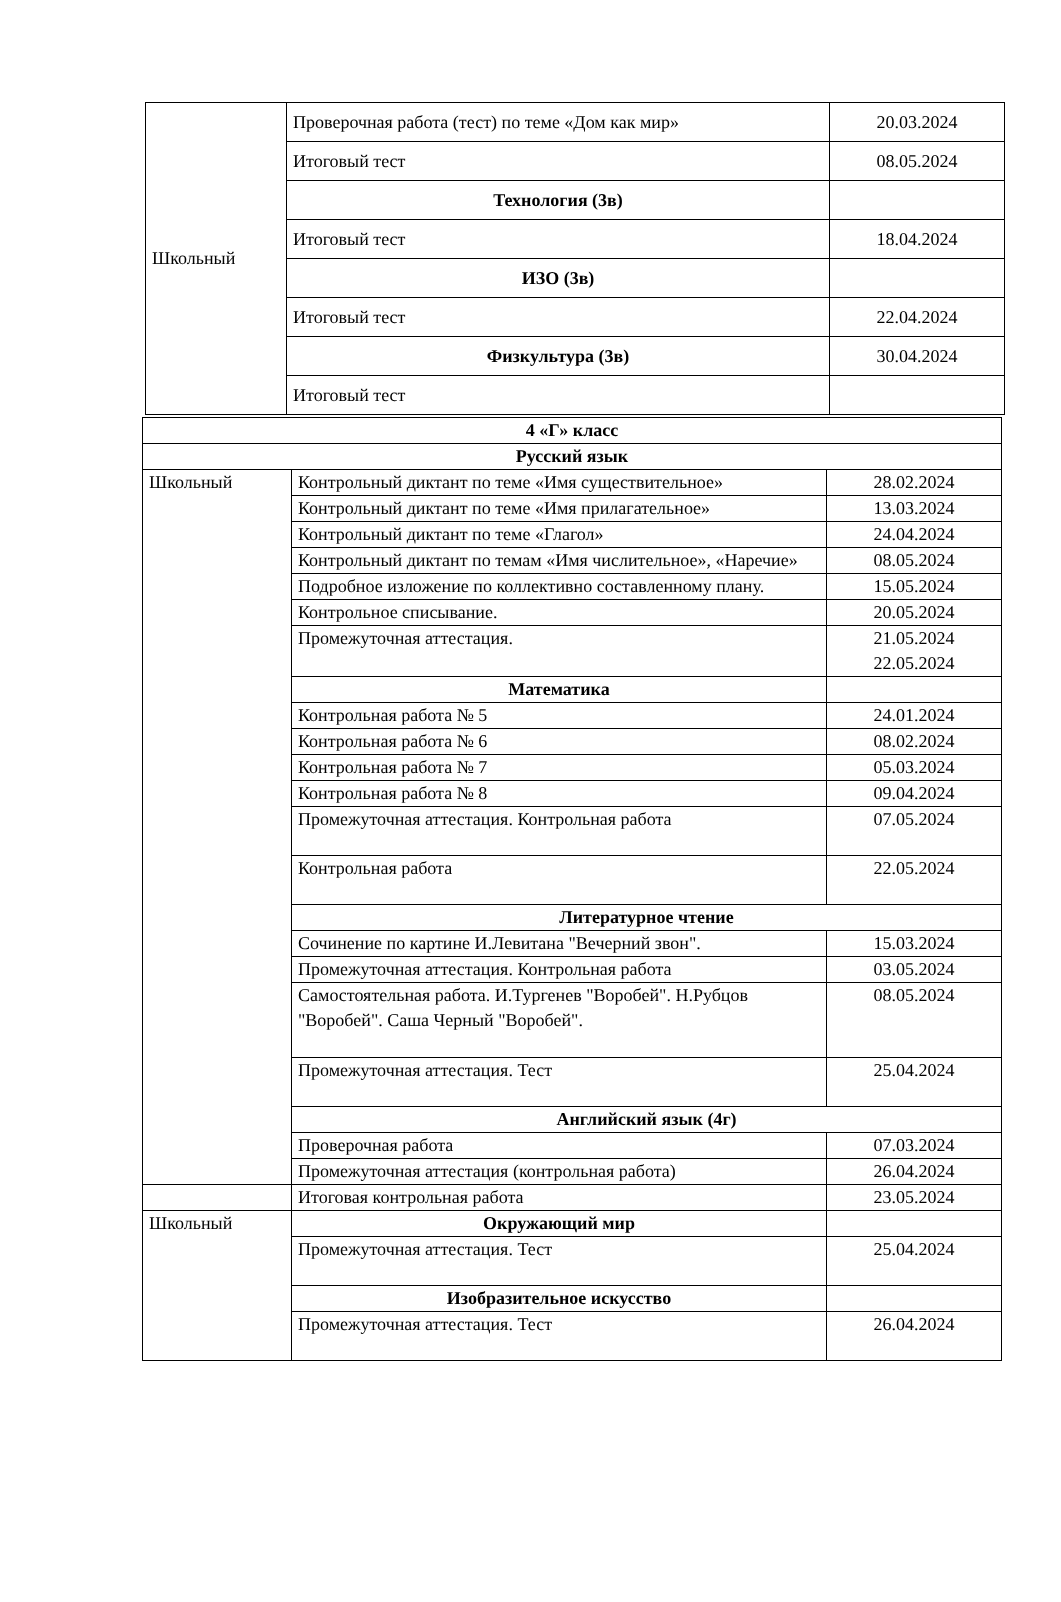| Школьный | Проверочная работа (тест) по теме «Дом как мир» | 20.03.2024 |
| | Итоговый тест | 08.05.2024 |
| | Технология (3в) | |
| | Итоговый тест | 18.04.2024 |
| | ИЗО (3в) | |
| | Итоговый тест | 22.04.2024 |
| | Физкультура (3в) | 30.04.2024 |
| | Итоговый тест | |
| 4 «Г» класс | | |
| Русский язык | | |
| Школьный | Контрольный диктант по теме «Имя существительное» | 28.02.2024 |
| | Контрольный диктант по теме «Имя прилагательное» | 13.03.2024 |
| | Контрольный диктант по теме «Глагол» | 24.04.2024 |
| | Контрольный диктант по темам «Имя числительное», «Наречие» | 08.05.2024 |
| | Подробное изложение по коллективно составленному плану. | 15.05.2024 |
| | Контрольное списывание. | 20.05.2024 |
| | Промежуточная аттестация. | 21.05.2024 22.05.2024 |
| | Математика | |
| | Контрольная работа № 5 | 24.01.2024 |
| | Контрольная работа № 6 | 08.02.2024 |
| | Контрольная работа № 7 | 05.03.2024 |
| | Контрольная работа № 8 | 09.04.2024 |
| | Промежуточная аттестация. Контрольная работа | 07.05.2024 |
| | Контрольная работа | 22.05.2024 |
| | Литературное чтение | |
| | Сочинение по картине И.Левитана "Вечерний звон". | 15.03.2024 |
| | Промежуточная аттестация. Контрольная работа | 03.05.2024 |
| | Самостоятельная работа. И.Тургенев "Воробей". Н.Рубцов "Воробей". Саша Черный "Воробей". | 08.05.2024 |
| | Промежуточная аттестация. Тест | 25.04.2024 |
| | Английский язык (4г) | |
| | Проверочная работа | 07.03.2024 |
| | Промежуточная аттестация (контрольная работа) | 26.04.2024 |
| | Итоговая контрольная работа | 23.05.2024 |
| Школьный | Окружающий мир | |
| | Промежуточная аттестация. Тест | 25.04.2024 |
| | Изобразительное искусство | |
| | Промежуточная аттестация. Тест | 26.04.2024 |